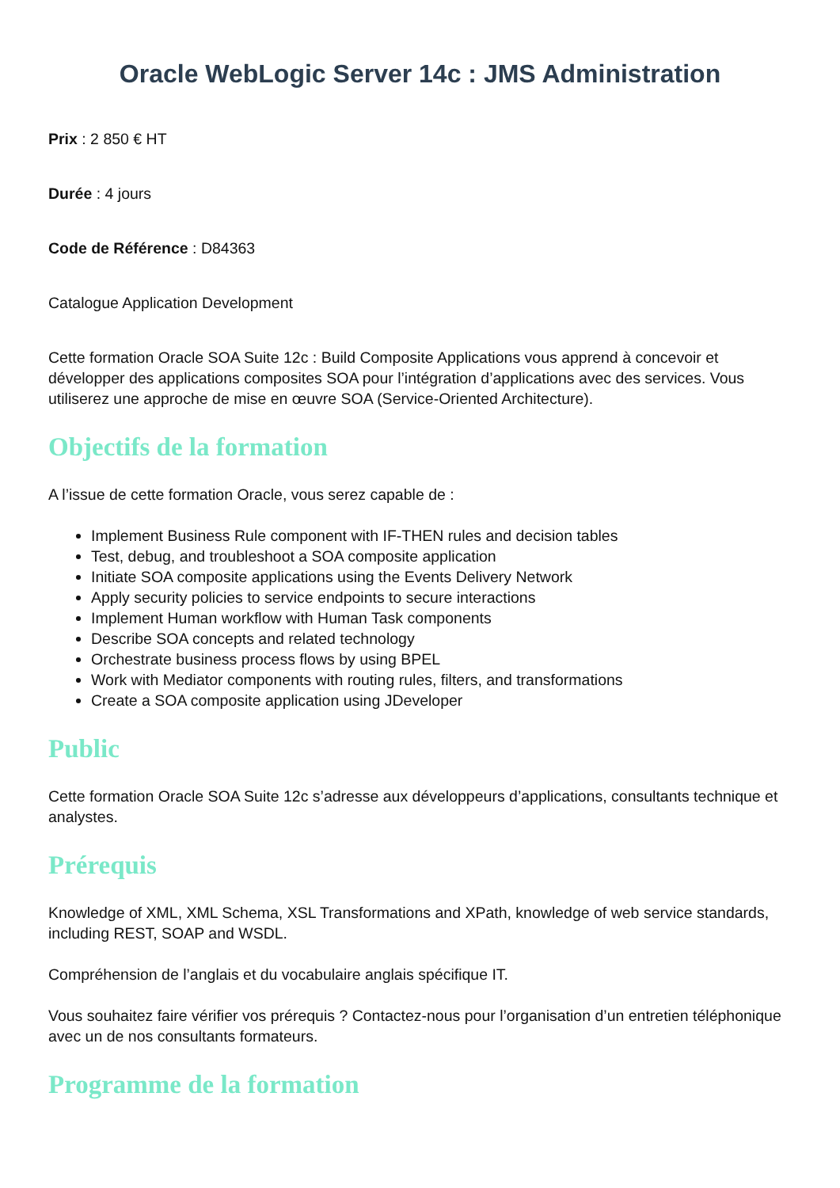Oracle WebLogic Server 14c : JMS Administration
Prix : 2 850 € HT
Durée : 4 jours
Code de Référence : D84363
Catalogue Application Development
Cette formation Oracle SOA Suite 12c : Build Composite Applications vous apprend à concevoir et développer des applications composites SOA pour l’intégration d’applications avec des services. Vous utiliserez une approche de mise en œuvre SOA (Service-Oriented Architecture).
Objectifs de la formation
A l’issue de cette formation Oracle, vous serez capable de :
Implement Business Rule component with IF-THEN rules and decision tables
Test, debug, and troubleshoot a SOA composite application
Initiate SOA composite applications using the Events Delivery Network
Apply security policies to service endpoints to secure interactions
Implement Human workflow with Human Task components
Describe SOA concepts and related technology
Orchestrate business process flows by using BPEL
Work with Mediator components with routing rules, filters, and transformations
Create a SOA composite application using JDeveloper
Public
Cette formation Oracle SOA Suite 12c s’adresse aux développeurs d’applications, consultants technique et analystes.
Prérequis
Knowledge of XML, XML Schema, XSL Transformations and XPath, knowledge of web service standards, including REST, SOAP and WSDL.
Compréhension de l’anglais et du vocabulaire anglais spécifique IT.
Vous souhaitez faire vérifier vos prérequis ? Contactez-nous pour l’organisation d’un entretien téléphonique avec un de nos consultants formateurs.
Programme de la formation